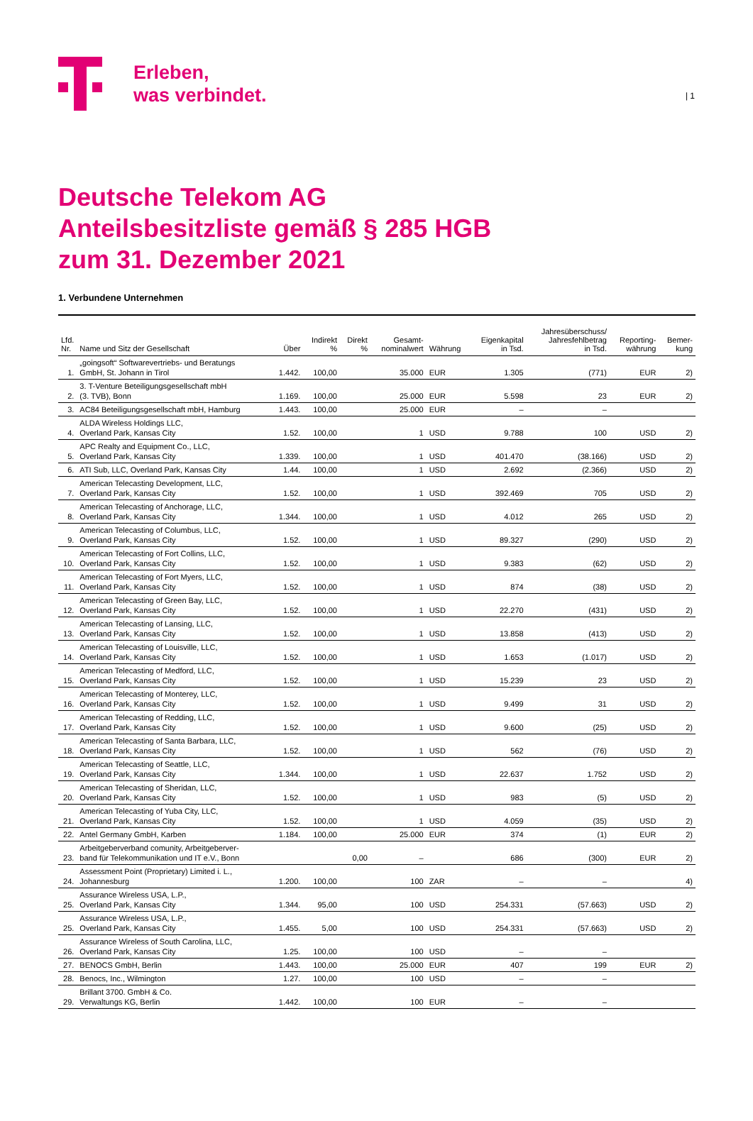| 1
Erleben,
was verbindet.
Deutsche Telekom AG
Anteilsbesitzliste gemäß § 285 HGB
zum 31. Dezember 2021
1. Verbundene Unternehmen
| Lfd. Nr. | Name und Sitz der Gesellschaft | Über | Indirekt % | Direkt % | Gesamt- nominalwert | Währung | Eigenkapital in Tsd. | Jahresüberschuss/ Jahresfehlbetrag in Tsd. | Reporting- währung | Bemer- kung |
| --- | --- | --- | --- | --- | --- | --- | --- | --- | --- | --- |
| 1. | „goingsoft“ Softwarevertriebs- und Beratungs GmbH, St. Johann in Tirol | 1.442. | 100,00 | | 35.000 | EUR | 1.305 | (771) | EUR | 2) |
| 2. | 3. T-Venture Beteiligungsgesellschaft mbH (3. TVB), Bonn | 1.169. | 100,00 | | 25.000 | EUR | 5.598 | 23 | EUR | 2) |
| 3. | AC84 Beteiligungsgesellschaft mbH, Hamburg | 1.443. | 100,00 | | 25.000 | EUR | – | – | | |
| 4. | ALDA Wireless Holdings LLC, Overland Park, Kansas City | 1.52. | 100,00 | | 1 | USD | 9.788 | 100 | USD | 2) |
| 5. | APC Realty and Equipment Co., LLC, Overland Park, Kansas City | 1.339. | 100,00 | | 1 | USD | 401.470 | (38.166) | USD | 2) |
| 6. | ATI Sub, LLC, Overland Park, Kansas City | 1.44. | 100,00 | | 1 | USD | 2.692 | (2.366) | USD | 2) |
| 7. | American Telecasting Development, LLC, Overland Park, Kansas City | 1.52. | 100,00 | | 1 | USD | 392.469 | 705 | USD | 2) |
| 8. | American Telecasting of Anchorage, LLC, Overland Park, Kansas City | 1.344. | 100,00 | | 1 | USD | 4.012 | 265 | USD | 2) |
| 9. | American Telecasting of Columbus, LLC, Overland Park, Kansas City | 1.52. | 100,00 | | 1 | USD | 89.327 | (290) | USD | 2) |
| 10. | American Telecasting of Fort Collins, LLC, Overland Park, Kansas City | 1.52. | 100,00 | | 1 | USD | 9.383 | (62) | USD | 2) |
| 11. | American Telecasting of Fort Myers, LLC, Overland Park, Kansas City | 1.52. | 100,00 | | 1 | USD | 874 | (38) | USD | 2) |
| 12. | American Telecasting of Green Bay, LLC, Overland Park, Kansas City | 1.52. | 100,00 | | 1 | USD | 22.270 | (431) | USD | 2) |
| 13. | American Telecasting of Lansing, LLC, Overland Park, Kansas City | 1.52. | 100,00 | | 1 | USD | 13.858 | (413) | USD | 2) |
| 14. | American Telecasting of Louisville, LLC, Overland Park, Kansas City | 1.52. | 100,00 | | 1 | USD | 1.653 | (1.017) | USD | 2) |
| 15. | American Telecasting of Medford, LLC, Overland Park, Kansas City | 1.52. | 100,00 | | 1 | USD | 15.239 | 23 | USD | 2) |
| 16. | American Telecasting of Monterey, LLC, Overland Park, Kansas City | 1.52. | 100,00 | | 1 | USD | 9.499 | 31 | USD | 2) |
| 17. | American Telecasting of Redding, LLC, Overland Park, Kansas City | 1.52. | 100,00 | | 1 | USD | 9.600 | (25) | USD | 2) |
| 18. | American Telecasting of Santa Barbara, LLC, Overland Park, Kansas City | 1.52. | 100,00 | | 1 | USD | 562 | (76) | USD | 2) |
| 19. | American Telecasting of Seattle, LLC, Overland Park, Kansas City | 1.344. | 100,00 | | 1 | USD | 22.637 | 1.752 | USD | 2) |
| 20. | American Telecasting of Sheridan, LLC, Overland Park, Kansas City | 1.52. | 100,00 | | 1 | USD | 983 | (5) | USD | 2) |
| 21. | American Telecasting of Yuba City, LLC, Overland Park, Kansas City | 1.52. | 100,00 | | 1 | USD | 4.059 | (35) | USD | 2) |
| 22. | Antel Germany GmbH, Karben | 1.184. | 100,00 | | 25.000 | EUR | 374 | (1) | EUR | 2) |
| 23. | Arbeitgeberverband comunity, Arbeitgeberver- band für Telekommunikation und IT e.V., Bonn | | | 0,00 | – | | 686 | (300) | EUR | 2) |
| 24. | Assessment Point (Proprietary) Limited i. L., Johannesburg | 1.200. | 100,00 | | 100 | ZAR | – | – | | 4) |
| 25. | Assurance Wireless USA, L.P., Overland Park, Kansas City | 1.344. | 95,00 | | 100 | USD | 254.331 | (57.663) | USD | 2) |
| 25. | Assurance Wireless USA, L.P., Overland Park, Kansas City | 1.455. | 5,00 | | 100 | USD | 254.331 | (57.663) | USD | 2) |
| 26. | Assurance Wireless of South Carolina, LLC, Overland Park, Kansas City | 1.25. | 100,00 | | 100 | USD | – | – | | |
| 27. | BENOCS GmbH, Berlin | 1.443. | 100,00 | | 25.000 | EUR | 407 | 199 | EUR | 2) |
| 28. | Benocs, Inc., Wilmington | 1.27. | 100,00 | | 100 | USD | – | – | | |
| 29. | Brillant 3700. GmbH & Co. Verwaltungs KG, Berlin | 1.442. | 100,00 | | 100 | EUR | – | – | | |